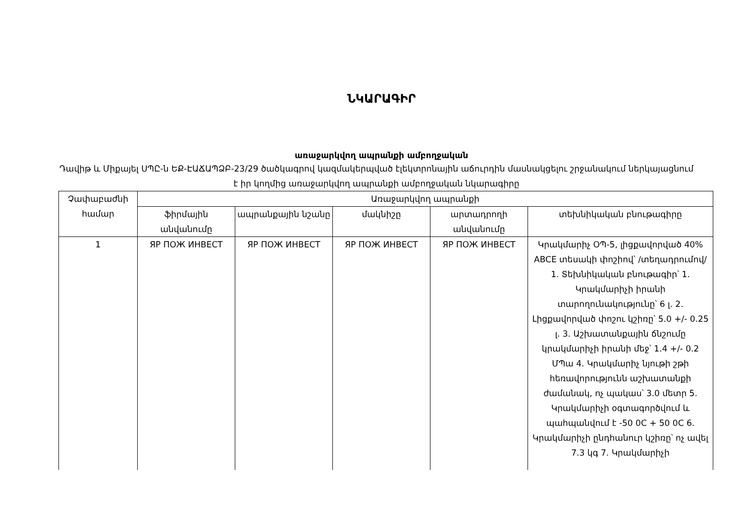ՆԿԱՐԱԳԻՐ
առաջարկվող ապրանքի ամբողջական
Դավիթ և Միքայել ՍՊԸ-ն ԵՔ-ԷԱՃԱՊՁԲ-23/29 ծածկագրով կազմակերպված էլեկտրոնային աճուրդին մասնակցելու շրջանակում ներկայացնում է իր կողմից առաջարկվող ապրանքի ամբողջական նկարագիրը
| Չափաբաժնի համար | Առաջարկվող ապրանքի | | | | |
| --- | --- | --- | --- | --- | --- |
| | ֆիրմային անվանումը | ապրանքային նշանը | մակնիշը | արտադրողի անվանումը | տեխնիկական բնութագիրը |
| 1 | ЯР ПОЖ ИНВЕСТ | ЯР ПОЖ ИНВЕСТ | ЯР ПОЖ ИНВЕСТ | ЯР ПОЖ ИНВЕСТ | Կրակմարիչ ՕՊ-5, լիցքավորված 40% ABCE տեսակի փոշիով՝ /տեղադրումով/ 1. Տեխնիկական բնութագիր՝ 1. Կրակմարիչի իրանի տարողունակությունը՝ 6 լ. 2. Լիցքավորված փոշու կշիռը՝ 5.0 +/- 0.25 լ. 3. Աշխատանքային ճնշումը կրակմարիչի իրանի մեջ՝ 1.4 +/- 0.2 ՄՊա 4. Կրակմարիչ նյութի շթի հեռավորությունն աշխատանքի ժամանակ, ոչ պակաս՝ 3.0 մետր 5. Կրակմարիչի օգտագործվում և պահպանվում է -50 0C + 50 0C 6. Կրակմարիչի ընդհանուր կշիռը՝ ոչ ավել 7.3 կգ 7. Կրակմարիչի |